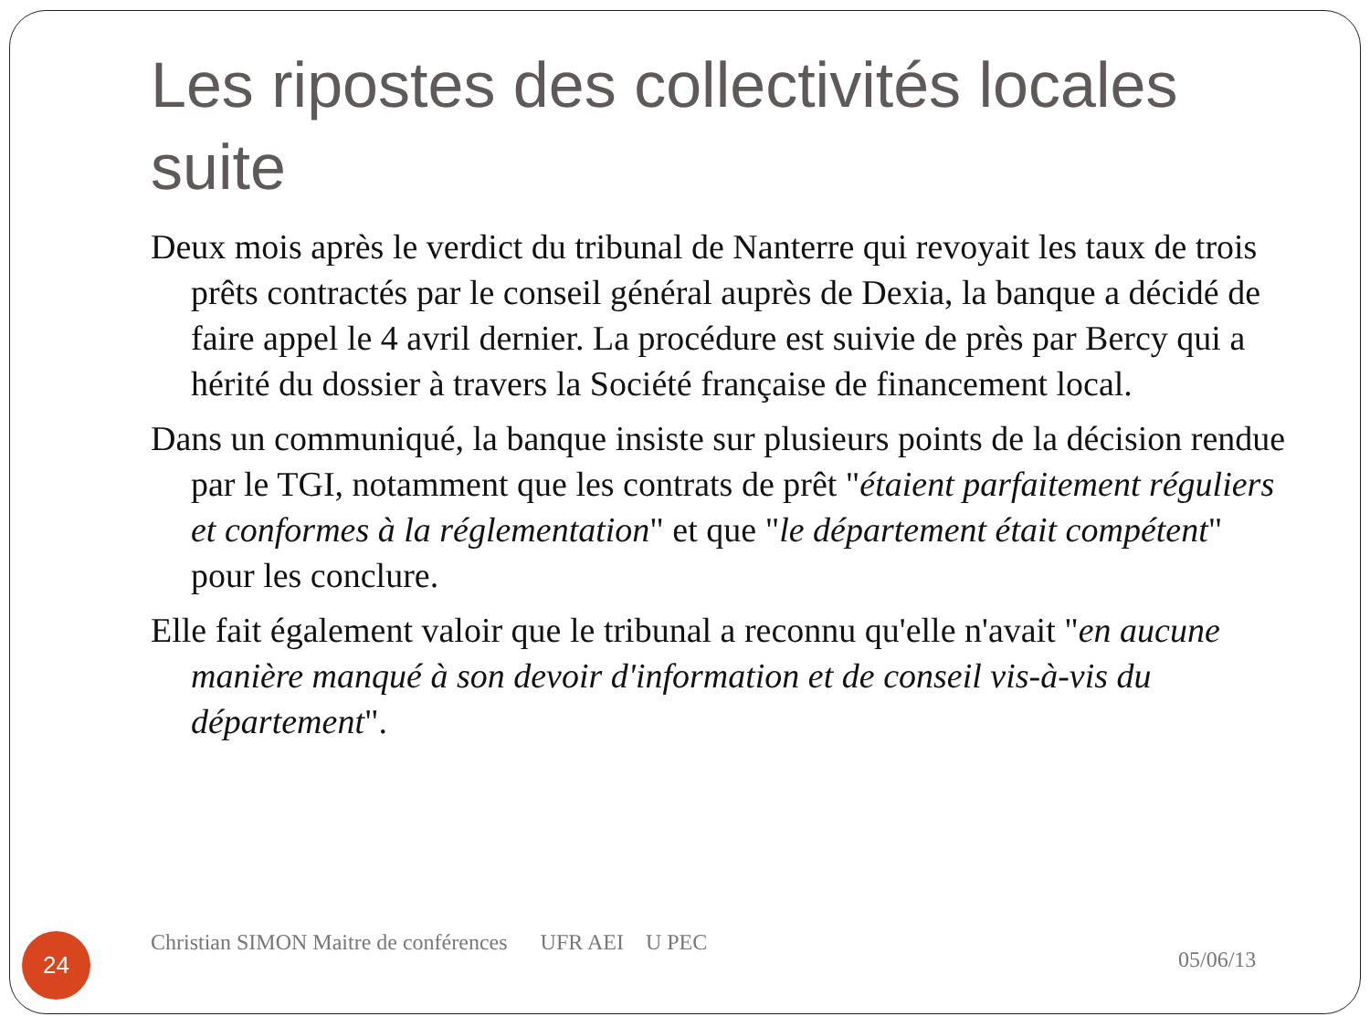Les ripostes des collectivités locales suite
Deux mois après le verdict du tribunal de Nanterre qui revoyait les taux de trois prêts contractés par le conseil général auprès de Dexia, la banque a décidé de faire appel le 4 avril dernier. La procédure est suivie de près par Bercy qui a hérité du dossier à travers la Société française de financement local.
Dans un communiqué, la banque insiste sur plusieurs points de la décision rendue par le TGI, notamment que les contrats de prêt "étaient parfaitement réguliers et conformes à la réglementation" et que "le département était compétent" pour les conclure.
Elle fait également valoir que le tribunal a reconnu qu'elle n'avait "en aucune manière manqué à son devoir d'information et de conseil vis-à-vis du département".
24
Christian SIMON Maitre de conférences UFR AEI U PEC
05/06/13